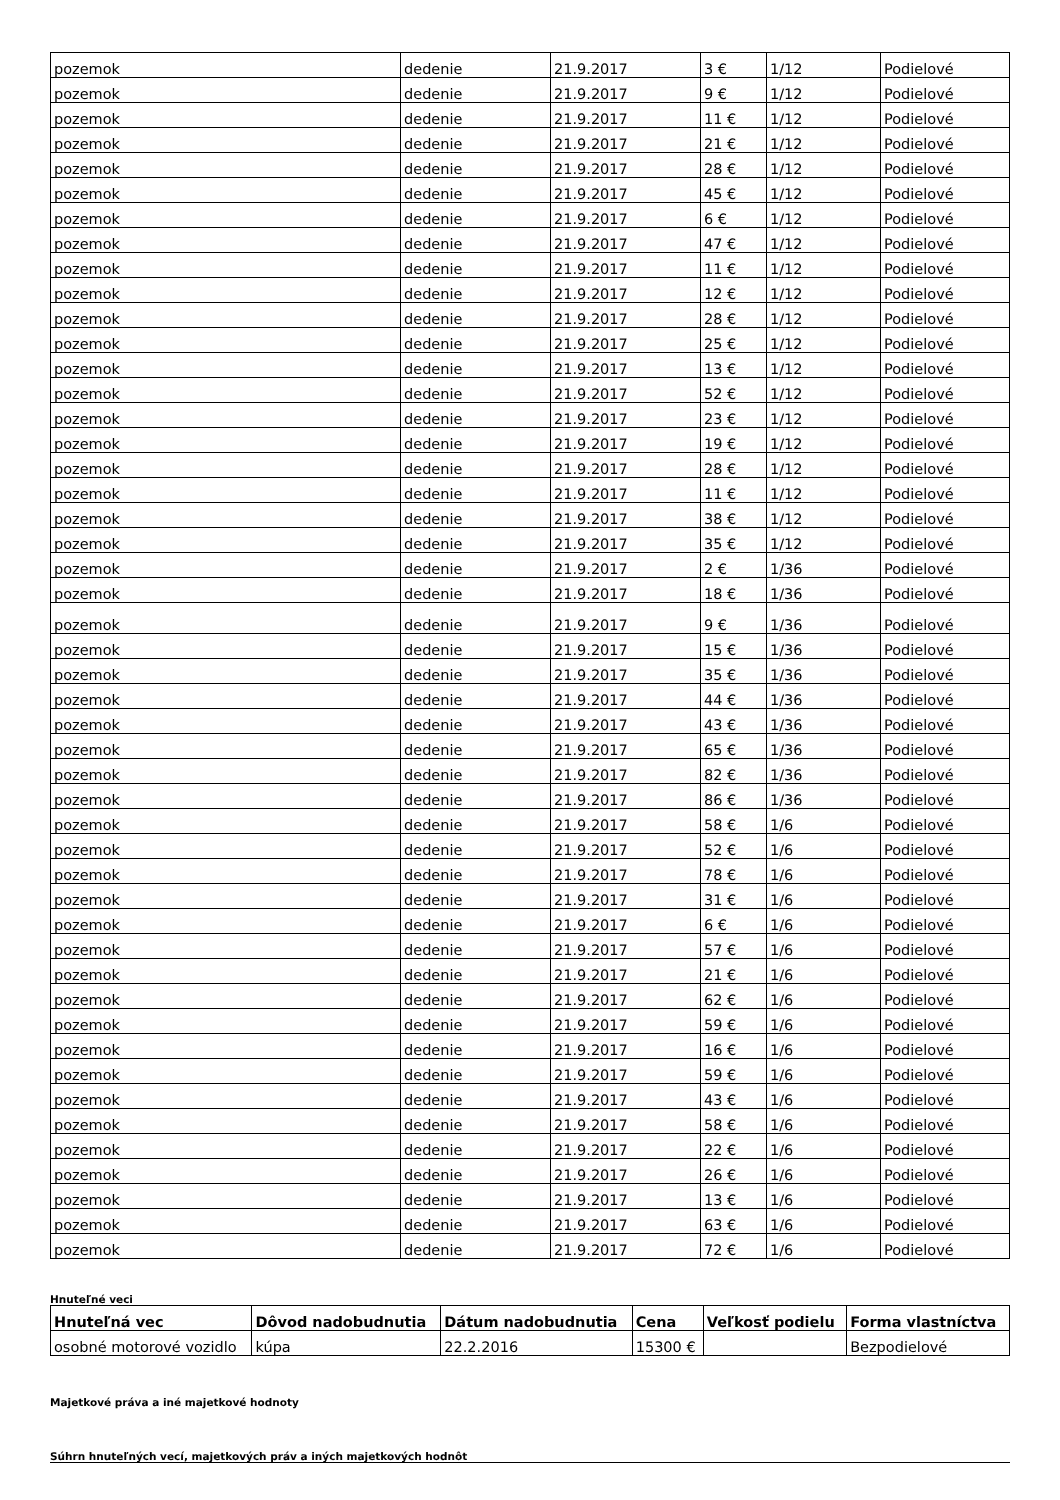| pozemok | dedenie | 21.9.2017 | 3 € | 1/12 | Podielové |
| pozemok | dedenie | 21.9.2017 | 9 € | 1/12 | Podielové |
| pozemok | dedenie | 21.9.2017 | 11 € | 1/12 | Podielové |
| pozemok | dedenie | 21.9.2017 | 21 € | 1/12 | Podielové |
| pozemok | dedenie | 21.9.2017 | 28 € | 1/12 | Podielové |
| pozemok | dedenie | 21.9.2017 | 45 € | 1/12 | Podielové |
| pozemok | dedenie | 21.9.2017 | 6 € | 1/12 | Podielové |
| pozemok | dedenie | 21.9.2017 | 47 € | 1/12 | Podielové |
| pozemok | dedenie | 21.9.2017 | 11 € | 1/12 | Podielové |
| pozemok | dedenie | 21.9.2017 | 12 € | 1/12 | Podielové |
| pozemok | dedenie | 21.9.2017 | 28 € | 1/12 | Podielové |
| pozemok | dedenie | 21.9.2017 | 25 € | 1/12 | Podielové |
| pozemok | dedenie | 21.9.2017 | 13 € | 1/12 | Podielové |
| pozemok | dedenie | 21.9.2017 | 52 € | 1/12 | Podielové |
| pozemok | dedenie | 21.9.2017 | 23 € | 1/12 | Podielové |
| pozemok | dedenie | 21.9.2017 | 19 € | 1/12 | Podielové |
| pozemok | dedenie | 21.9.2017 | 28 € | 1/12 | Podielové |
| pozemok | dedenie | 21.9.2017 | 11 € | 1/12 | Podielové |
| pozemok | dedenie | 21.9.2017 | 38 € | 1/12 | Podielové |
| pozemok | dedenie | 21.9.2017 | 35 € | 1/12 | Podielové |
| pozemok | dedenie | 21.9.2017 | 2 € | 1/36 | Podielové |
| pozemok | dedenie | 21.9.2017 | 18 € | 1/36 | Podielové |
| pozemok | dedenie | 21.9.2017 | 9 € | 1/36 | Podielové |
| pozemok | dedenie | 21.9.2017 | 15 € | 1/36 | Podielové |
| pozemok | dedenie | 21.9.2017 | 35 € | 1/36 | Podielové |
| pozemok | dedenie | 21.9.2017 | 44 € | 1/36 | Podielové |
| pozemok | dedenie | 21.9.2017 | 43 € | 1/36 | Podielové |
| pozemok | dedenie | 21.9.2017 | 65 € | 1/36 | Podielové |
| pozemok | dedenie | 21.9.2017 | 82 € | 1/36 | Podielové |
| pozemok | dedenie | 21.9.2017 | 86 € | 1/36 | Podielové |
| pozemok | dedenie | 21.9.2017 | 58 € | 1/6 | Podielové |
| pozemok | dedenie | 21.9.2017 | 52 € | 1/6 | Podielové |
| pozemok | dedenie | 21.9.2017 | 78 € | 1/6 | Podielové |
| pozemok | dedenie | 21.9.2017 | 31 € | 1/6 | Podielové |
| pozemok | dedenie | 21.9.2017 | 6 € | 1/6 | Podielové |
| pozemok | dedenie | 21.9.2017 | 57 € | 1/6 | Podielové |
| pozemok | dedenie | 21.9.2017 | 21 € | 1/6 | Podielové |
| pozemok | dedenie | 21.9.2017 | 62 € | 1/6 | Podielové |
| pozemok | dedenie | 21.9.2017 | 59 € | 1/6 | Podielové |
| pozemok | dedenie | 21.9.2017 | 16 € | 1/6 | Podielové |
| pozemok | dedenie | 21.9.2017 | 59 € | 1/6 | Podielové |
| pozemok | dedenie | 21.9.2017 | 43 € | 1/6 | Podielové |
| pozemok | dedenie | 21.9.2017 | 58 € | 1/6 | Podielové |
| pozemok | dedenie | 21.9.2017 | 22 € | 1/6 | Podielové |
| pozemok | dedenie | 21.9.2017 | 26 € | 1/6 | Podielové |
| pozemok | dedenie | 21.9.2017 | 13 € | 1/6 | Podielové |
| pozemok | dedenie | 21.9.2017 | 63 € | 1/6 | Podielové |
| pozemok | dedenie | 21.9.2017 | 72 € | 1/6 | Podielové |
Hnuteľné veci
| Hnuteľná vec | Dôvod nadobudnutia | Dátum nadobudnutia | Cena | Veľkosť podielu | Forma vlastníctva |
| --- | --- | --- | --- | --- | --- |
| osobné motorové vozidlo | kúpa | 22.2.2016 | 15300 € | | Bezpodielové |
Majetkové práva a iné majetkové hodnoty
Súhrn hnuteľných vecí, majetkových práv a iných majetkových hodnôt